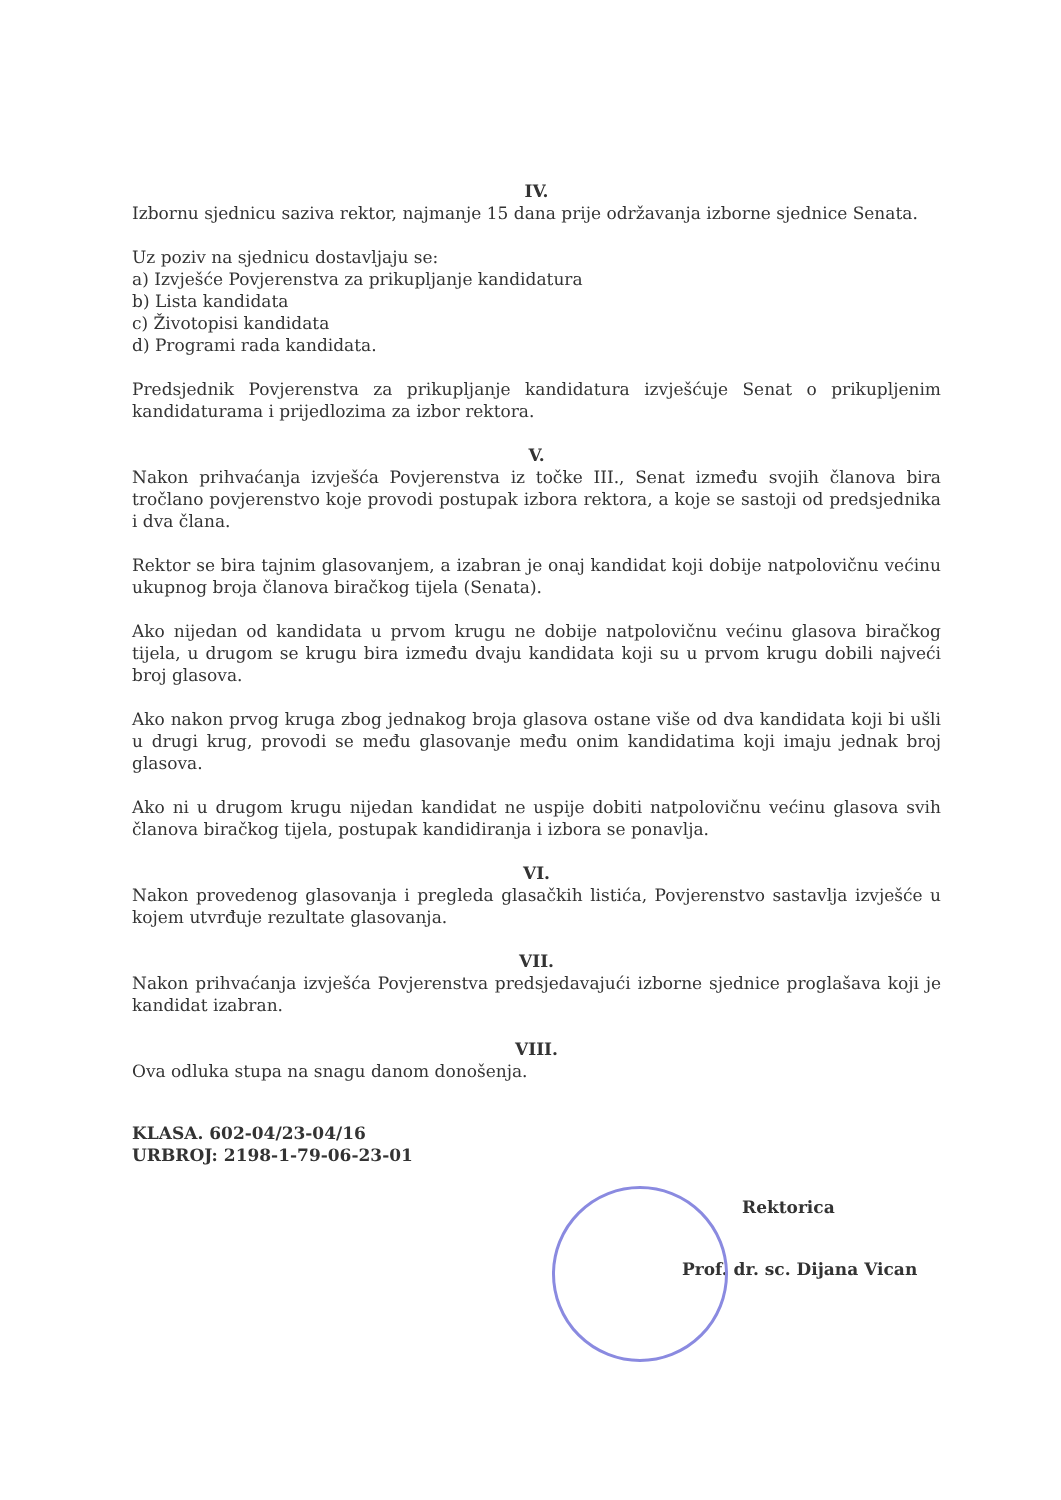IV.
Izbornu sjednicu saziva rektor, najmanje 15 dana prije održavanja izborne sjednice Senata.
Uz poziv na sjednicu dostavljaju se:
a) Izvješće Povjerenstva za prikupljanje kandidatura
b) Lista kandidata
c) Životopisi kandidata
d) Programi rada kandidata.
Predsjednik Povjerenstva za prikupljanje kandidatura izvješćuje Senat o prikupljenim kandidaturama i prijedlozima za izbor rektora.
V.
Nakon prihvaćanja izvješća Povjerenstva iz točke III., Senat između svojih članova bira tročlano povjerenstvo koje provodi postupak izbora rektora, a koje se sastoji od predsjednika i dva člana.
Rektor se bira tajnim glasovanjem, a izabran je onaj kandidat koji dobije natpolovičnu većinu ukupnog broja članova biračkog tijela (Senata).
Ako nijedan od kandidata u prvom krugu ne dobije natpolovičnu većinu glasova biračkog tijela, u drugom se krugu bira između dvaju kandidata koji su u prvom krugu dobili najveći broj glasova.
Ako nakon prvog kruga zbog jednakog broja glasova ostane više od dva kandidata koji bi ušli u drugi krug, provodi se među glasovanje među onim kandidatima koji imaju jednak broj glasova.
Ako ni u drugom krugu nijedan kandidat ne uspije dobiti natpolovičnu većinu glasova svih članova biračkog tijela, postupak kandidiranja i izbora se ponavlja.
VI.
Nakon provedenog glasovanja i pregleda glasačkih listića, Povjerenstvo sastavlja izvješće u kojem utvrđuje rezultate glasovanja.
VII.
Nakon prihvaćanja izvješća Povjerenstva predsjedavajući izborne sjednice proglašava koji je kandidat izabran.
VIII.
Ova odluka stupa na snagu danom donošenja.
KLASA. 602-04/23-04/16
URBROJ: 2198-1-79-06-23-01
Rektorica
Prof. dr. sc. Dijana Vican